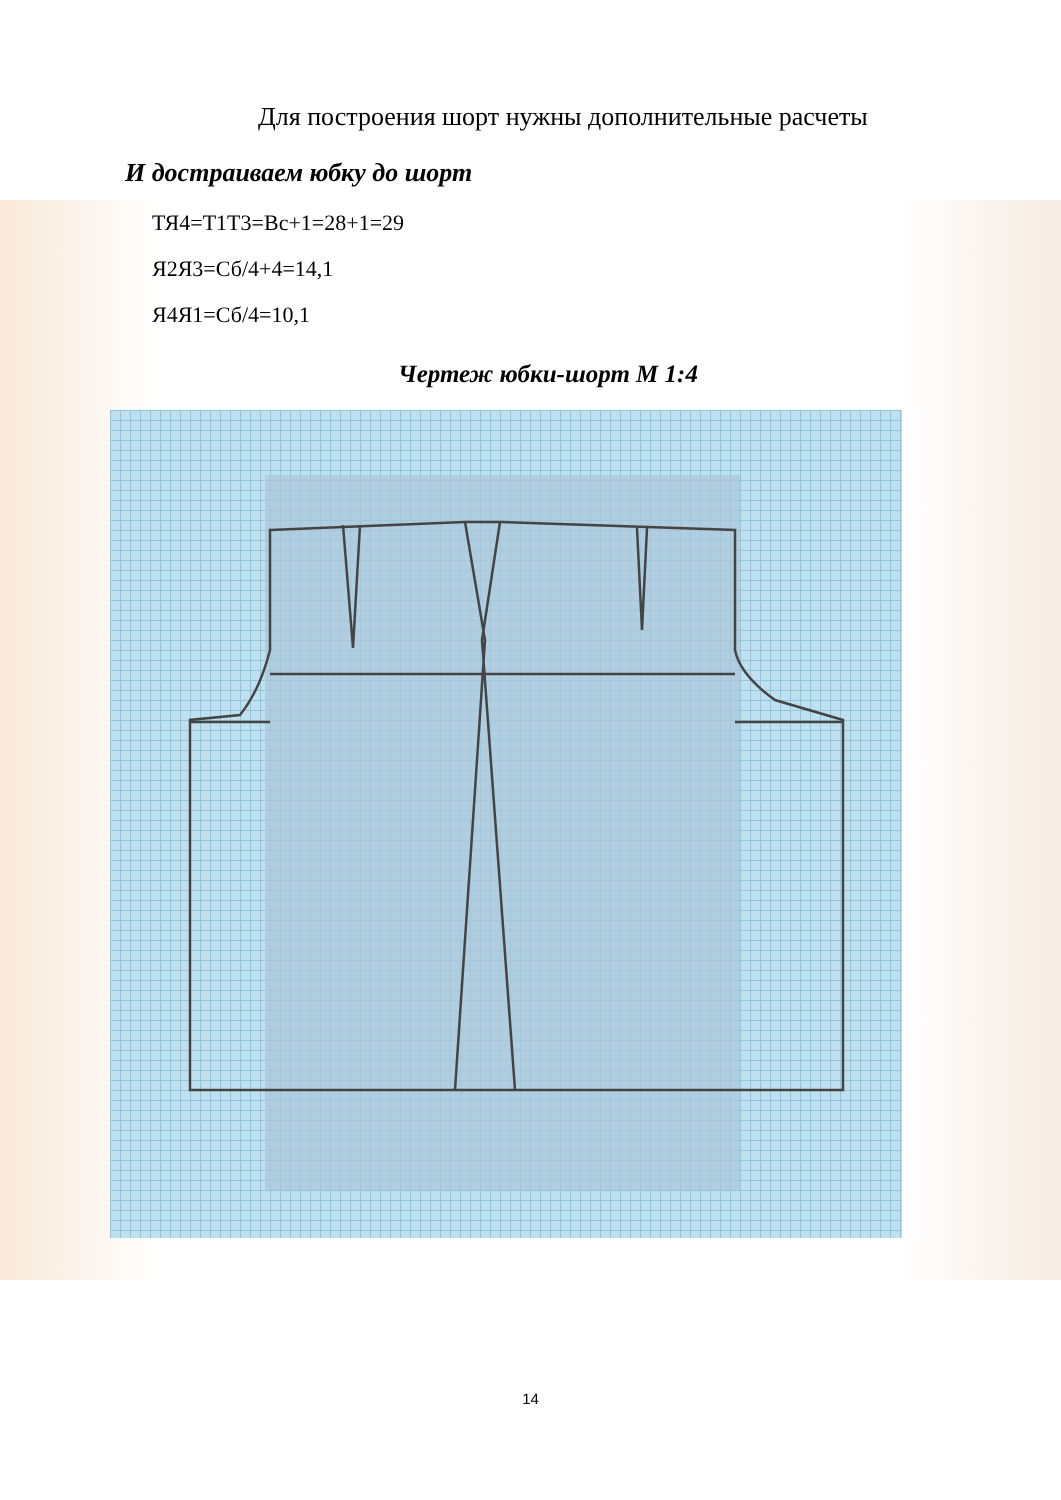Для построения шорт нужны дополнительные расчеты
И достраиваем юбку до шорт
ТЯ4=Т1Т3=Вс+1=28+1=29
Я2Я3=Сб/4+4=14,1
Я4Я1=Сб/4=10,1
Чертеж юбки-шорт М 1:4
14